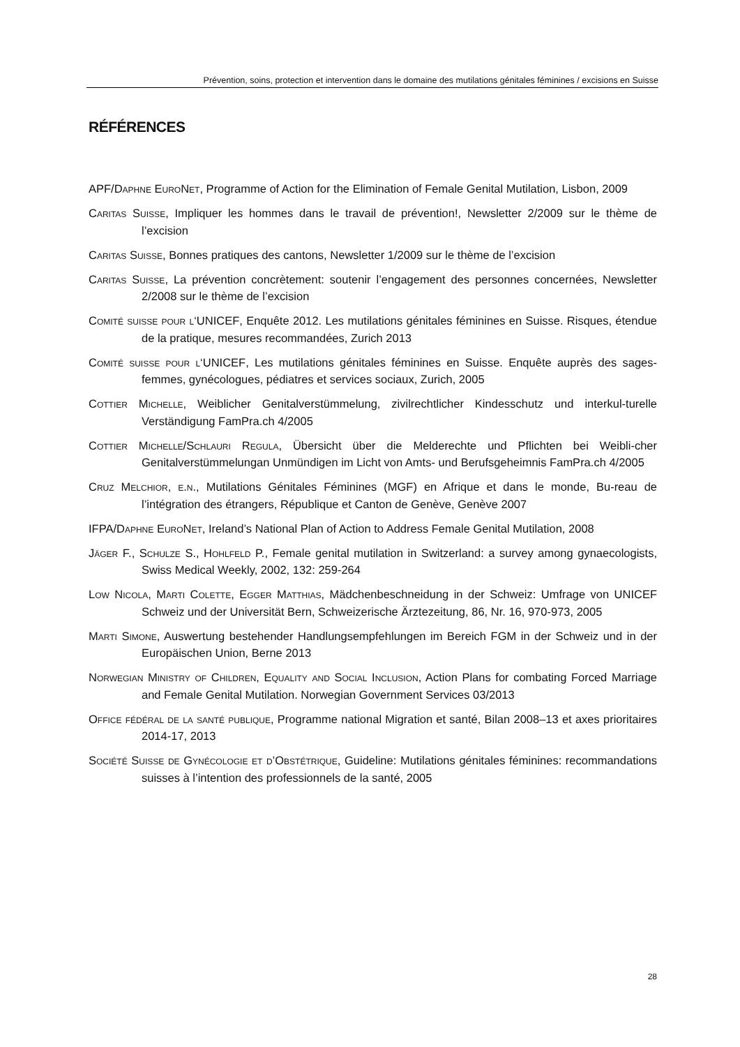Prévention, soins, protection et intervention dans le domaine des mutilations génitales féminines / excisions en Suisse
RÉFÉRENCES
APF/Daphne EuroNet, Programme of Action for the Elimination of Female Genital Mutilation, Lisbon, 2009
Caritas Suisse, Impliquer les hommes dans le travail de prévention!, Newsletter 2/2009 sur le thème de l’excision
Caritas Suisse, Bonnes pratiques des cantons, Newsletter 1/2009 sur le thème de l’excision
Caritas Suisse, La prévention concrètement: soutenir l’engagement des personnes concernées, Newsletter 2/2008 sur le thème de l’excision
Comité suisse pour l‘UNICEF, Enquête 2012. Les mutilations génitales féminines en Suisse. Risques, étendue de la pratique, mesures recommandées, Zurich 2013
Comité suisse pour l‘UNICEF, Les mutilations génitales féminines en Suisse. Enquête auprès des sages-femmes, gynécologues, pédiatres et services sociaux, Zurich, 2005
Cottier Michelle, Weiblicher Genitalverstümmelung, zivilrechtlicher Kindesschutz und interkul-turelle Verständigung FamPra.ch 4/2005
Cottier Michelle/Schlauri Regula, Übersicht über die Melderechte und Pflichten bei Weibli-cher Genitalverstümmelungan Unmündigen im Licht von Amts- und Berufsgeheimnis FamPra.ch 4/2005
Cruz Melchior, e.n., Mutilations Génitales Féminines (MGF) en Afrique et dans le monde, Bu-reau de l’intégration des étrangers, République et Canton de Genève, Genève 2007
IFPA/Daphne EuroNet, Ireland’s National Plan of Action to Address Female Genital Mutilation, 2008
Jäger F., Schulze S., Hohlfeld P., Female genital mutilation in Switzerland: a survey among gynaecologists, Swiss Medical Weekly, 2002, 132: 259-264
Low Nicola, Marti Colette, Egger Matthias, Mädchenbeschneidung in der Schweiz: Umfrage von UNICEF Schweiz und der Universität Bern, Schweizerische Ärztezeitung, 86, Nr. 16, 970-973, 2005
Marti Simone, Auswertung bestehender Handlungsempfehlungen im Bereich FGM in der Schweiz und in der Europäischen Union, Berne 2013
Norwegian Ministry of Children, Equality and Social Inclusion, Action Plans for combating Forced Marriage and Female Genital Mutilation. Norwegian Government Services 03/2013
Office fédéral de la santé publique, Programme national Migration et santé, Bilan 2008–13 et axes prioritaires 2014-17, 2013
Société Suisse de Gynécologie et d’Obstétrique, Guideline: Mutilations génitales féminines: recommandations suisses à l’intention des professionnels de la santé, 2005
28